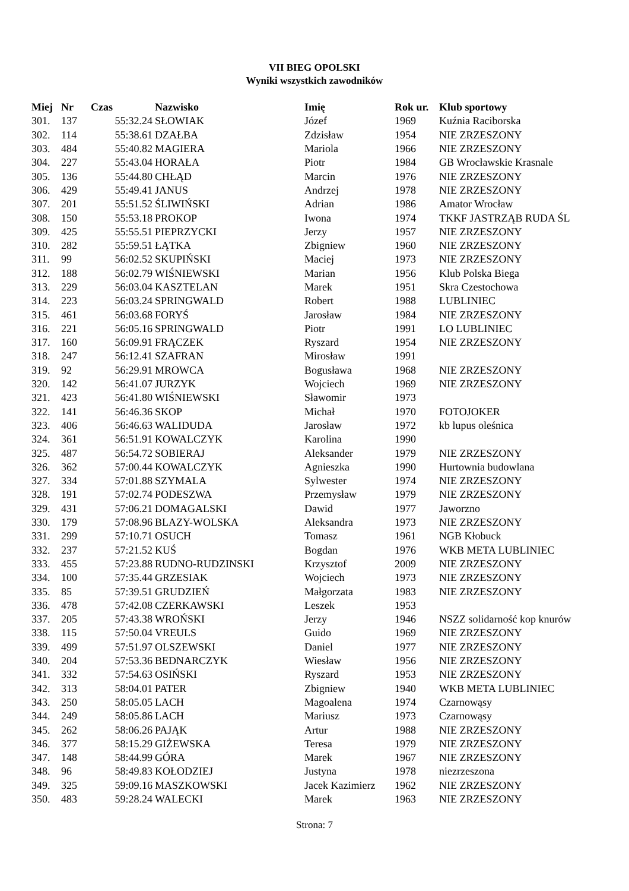VII BIEG OPOLSKI
Wyniki wszystkich zawodników
| Miej | Nr | Czas | Nazwisko | Imię | Rok ur. | Klub sportowy |
| --- | --- | --- | --- | --- | --- | --- |
| 301. | 137 | 55:32.24 | SŁOWIAK | Józef | 1969 | Kuźnia Raciborska |
| 302. | 114 | 55:38.61 | DZAŁBA | Zdzisław | 1954 | NIE ZRZESZONY |
| 303. | 484 | 55:40.82 | MAGIERA | Mariola | 1966 | NIE ZRZESZONY |
| 304. | 227 | 55:43.04 | HORAŁA | Piotr | 1984 | GB Wrocławskie Krasnale |
| 305. | 136 | 55:44.80 | CHŁĄD | Marcin | 1976 | NIE ZRZESZONY |
| 306. | 429 | 55:49.41 | JANUS | Andrzej | 1978 | NIE ZRZESZONY |
| 307. | 201 | 55:51.52 | ŚLIWIŃSKI | Adrian | 1986 | Amator Wrocław |
| 308. | 150 | 55:53.18 | PROKOP | Iwona | 1974 | TKKF JASTRZĄB RUDA ŚL |
| 309. | 425 | 55:55.51 | PIEPRZYCKI | Jerzy | 1957 | NIE ZRZESZONY |
| 310. | 282 | 55:59.51 | ŁĄTKA | Zbigniew | 1960 | NIE ZRZESZONY |
| 311. | 99 | 56:02.52 | SKUPIŃSKI | Maciej | 1973 | NIE ZRZESZONY |
| 312. | 188 | 56:02.79 | WIŚNIEWSKI | Marian | 1956 | Klub Polska Biega |
| 313. | 229 | 56:03.04 | KASZTELAN | Marek | 1951 | Skra Czestochowa |
| 314. | 223 | 56:03.24 | SPRINGWALD | Robert | 1988 | LUBLINIEC |
| 315. | 461 | 56:03.68 | FORYŚ | Jarosław | 1984 | NIE ZRZESZONY |
| 316. | 221 | 56:05.16 | SPRINGWALD | Piotr | 1991 | LO LUBLINIEC |
| 317. | 160 | 56:09.91 | FRĄCZEK | Ryszard | 1954 | NIE ZRZESZONY |
| 318. | 247 | 56:12.41 | SZAFRAN | Mirosław | 1991 | |
| 319. | 92 | 56:29.91 | MROWCA | Bogusława | 1968 | NIE ZRZESZONY |
| 320. | 142 | 56:41.07 | JURZYK | Wojciech | 1969 | NIE ZRZESZONY |
| 321. | 423 | 56:41.80 | WIŚNIEWSKI | Sławomir | 1973 | |
| 322. | 141 | 56:46.36 | SKOP | Michał | 1970 | FOTOJOKER |
| 323. | 406 | 56:46.63 | WALIDUDA | Jarosław | 1972 | kb lupus oleśnica |
| 324. | 361 | 56:51.91 | KOWALCZYK | Karolina | 1990 | |
| 325. | 487 | 56:54.72 | SOBIERAJ | Aleksander | 1979 | NIE ZRZESZONY |
| 326. | 362 | 57:00.44 | KOWALCZYK | Agnieszka | 1990 | Hurtownia budowlana |
| 327. | 334 | 57:01.88 | SZYMALA | Sylwester | 1974 | NIE ZRZESZONY |
| 328. | 191 | 57:02.74 | PODESZWA | Przemysław | 1979 | NIE ZRZESZONY |
| 329. | 431 | 57:06.21 | DOMAGALSKI | Dawid | 1977 | Jaworzno |
| 330. | 179 | 57:08.96 | BLAZY-WOLSKA | Aleksandra | 1973 | NIE ZRZESZONY |
| 331. | 299 | 57:10.71 | OSUCH | Tomasz | 1961 | NGB Kłobuck |
| 332. | 237 | 57:21.52 | KUŚ | Bogdan | 1976 | WKB META LUBLINIEC |
| 333. | 455 | 57:23.88 | RUDNO-RUDZINSKI | Krzysztof | 2009 | NIE ZRZESZONY |
| 334. | 100 | 57:35.44 | GRZESIAK | Wojciech | 1973 | NIE ZRZESZONY |
| 335. | 85 | 57:39.51 | GRUDZIEŃ | Małgorzata | 1983 | NIE ZRZESZONY |
| 336. | 478 | 57:42.08 | CZERKAWSKI | Leszek | 1953 | |
| 337. | 205 | 57:43.38 | WROŃSKI | Jerzy | 1946 | NSZZ solidarność kop knurów |
| 338. | 115 | 57:50.04 | VREULS | Guido | 1969 | NIE ZRZESZONY |
| 339. | 499 | 57:51.97 | OLSZEWSKI | Daniel | 1977 | NIE ZRZESZONY |
| 340. | 204 | 57:53.36 | BEDNARCZYK | Wiesław | 1956 | NIE ZRZESZONY |
| 341. | 332 | 57:54.63 | OSIŃSKI | Ryszard | 1953 | NIE ZRZESZONY |
| 342. | 313 | 58:04.01 | PATER | Zbigniew | 1940 | WKB META LUBLINIEC |
| 343. | 250 | 58:05.05 | LACH | Magoalena | 1974 | Czarnowąsy |
| 344. | 249 | 58:05.86 | LACH | Mariusz | 1973 | Czarnowąsy |
| 345. | 262 | 58:06.26 | PAJĄK | Artur | 1988 | NIE ZRZESZONY |
| 346. | 377 | 58:15.29 | GIŻEWSKA | Teresa | 1979 | NIE ZRZESZONY |
| 347. | 148 | 58:44.99 | GÓRA | Marek | 1967 | NIE ZRZESZONY |
| 348. | 96 | 58:49.83 | KOŁODZIEJ | Justyna | 1978 | niezrzeszona |
| 349. | 325 | 59:09.16 | MASZKOWSKI | Jacek Kazimierz | 1962 | NIE ZRZESZONY |
| 350. | 483 | 59:28.24 | WALECKI | Marek | 1963 | NIE ZRZESZONY |
Strona: 7